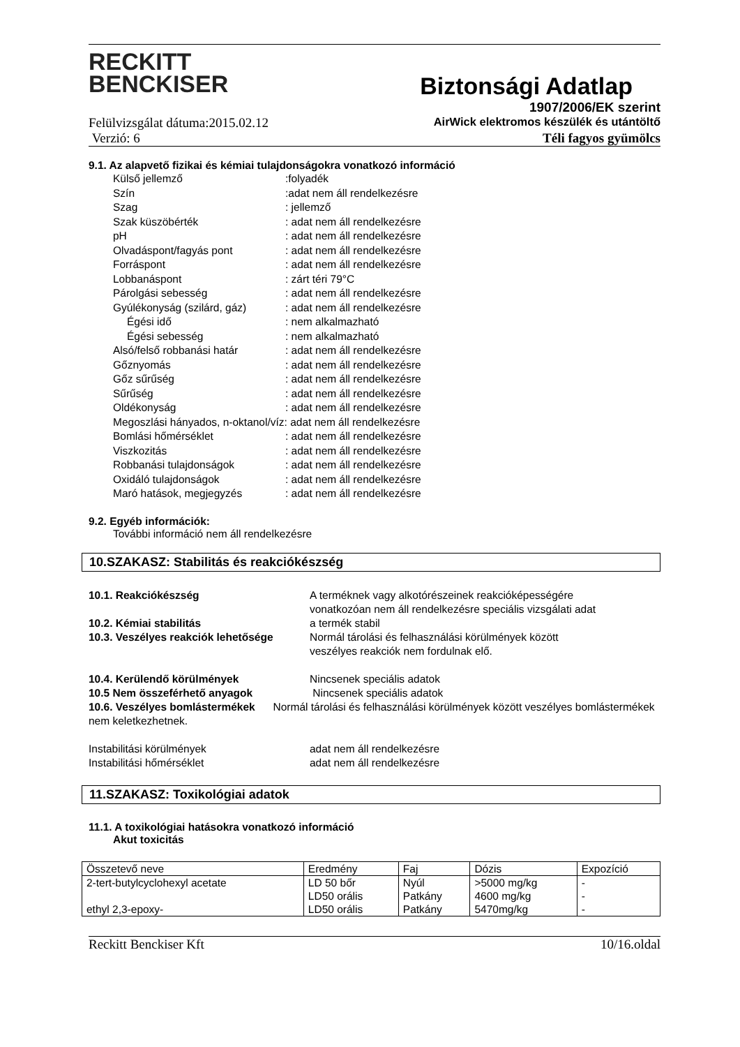RECKITT
BENCKISER
Biztonsági Adatlap
1907/2006/EK szerint
Felülvizsgálat dátuma:2015.02.12 AirWick elektromos készülék és utántöltő
Verzió: 6 Téli fagyos gyümölcs
9.1. Az alapvető fizikai és kémiai tulajdonságokra vonatkozó információ
Külső jellemző:folyadék
Szín:adat nem áll rendelkezésre
Szag: jellemző
Szak küszöbérték: adat nem áll rendelkezésre
pH: adat nem áll rendelkezésre
Olvadáspont/fagyás pont: adat nem áll rendelkezésre
Forráspont: adat nem áll rendelkezésre
Lobbanáspont: zárt téri 79°C
Párolgási sebesség: adat nem áll rendelkezésre
Gyúlékonyság (szilárd, gáz): adat nem áll rendelkezésre
Égési idő: nem alkalmazható
Égési sebesség: nem alkalmazható
Alsó/felső robbanási határ: adat nem áll rendelkezésre
Gőznyomás: adat nem áll rendelkezésre
Gőz sűrűség: adat nem áll rendelkezésre
Sűrűség: adat nem áll rendelkezésre
Oldékonyság: adat nem áll rendelkezésre
Megoszlási hányados, n-oktanol/víz: adat nem áll rendelkezésre
Bomlási hőmérséklet: adat nem áll rendelkezésre
Viszkozitás: adat nem áll rendelkezésre
Robbanási tulajdonságok: adat nem áll rendelkezésre
Oxidáló tulajdonságok: adat nem áll rendelkezésre
Maró hatások, megjegyzés: adat nem áll rendelkezésre
9.2. Egyéb információk:
További információ nem áll rendelkezésre
10.SZAKASZ: Stabilitás és reakciókészség
10.1. Reakciókészség A terméknek vagy alkotórészeinek reakcióképességére
vonatkozóan nem áll rendelkezésre speciális vizsgálati adat
10.2. Kémiai stabilitás a termék stabil
10.3. Veszélyes reakciók lehetősége Normál tárolási és felhasználási körülmények között
veszélyes reakciók nem fordulnak elő.
10.4. Kerülendő körülmények Nincsenek speciális adatok
10.5 Nem összeférhető anyagok Nincsenek speciális adatok
10.6. Veszélyes bomlástermékek Normál tárolási és felhasználási körülmények között veszélyes bomlástermékek nem keletkezhetnek.
Instabilitási körülmények adat nem áll rendelkezésre
Instabilitási hőmérséklet adat nem áll rendelkezésre
11.SZAKASZ: Toxikológiai adatok
11.1. A toxikológiai hatásokra vonatkozó információ
Akut toxicitás
| Összetevő neve | Eredmény | Faj | Dózis | Expozíció |
| 2-tert-butylcyclohexyl acetate ethyl 2,3-epoxy- | LD 50 bőr LD50 orális LD50 orális | Nyúl Patkány Patkány | >5000 mg/kg 4600 mg/kg 5470mg/kg | - - - |
Reckitt Benckiser Kft 10/16.oldal